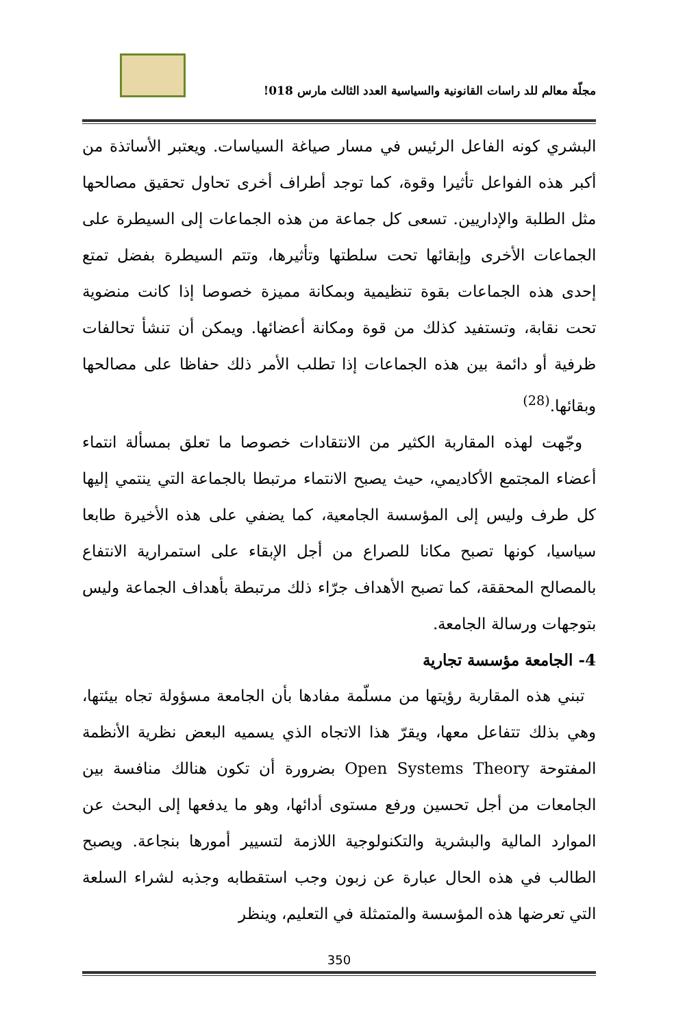مجلّة معالم للد راسات القانونية والسياسية العدد الثالث مارس 018!
البشري كونه الفاعل الرئيس في مسار صياغة السياسات. ويعتبر الأساتذة من أكبر هذه الفواعل تأثيرا وقوة، كما توجد أطراف أخرى تحاول تحقيق مصالحها مثل الطلبة والإداريين. تسعى كل جماعة من هذه الجماعات إلى السيطرة على الجماعات الأخرى وإبقائها تحت سلطتها وتأثيرها، وتتم السيطرة بفضل تمتع إحدى هذه الجماعات بقوة تنظيمية وبمكانة مميزة خصوصا إذا كانت منضوية تحت نقابة، وتستفيد كذلك من قوة ومكانة أعضائها. ويمكن أن تنشأ تحالفات ظرفية أو دائمة بين هذه الجماعات إذا تطلب الأمر ذلك حفاظا على مصالحها وبقائها.<sup>(28)</sup>
وجّهت لهذه المقاربة الكثير من الانتقادات خصوصا ما تعلق بمسألة انتماء أعضاء المجتمع الأكاديمي، حيث يصبح الانتماء مرتبطا بالجماعة التي ينتمي إليها كل طرف وليس إلى المؤسسة الجامعية، كما يضفي على هذه الأخيرة طابعا سياسيا، كونها تصبح مكانا للصراع من أجل الإبقاء على استمرارية الانتفاع بالمصالح المحققة، كما تصبح الأهداف جرّاء ذلك مرتبطة بأهداف الجماعة وليس بتوجهات ورسالة الجامعة.
4- الجامعة مؤسسة تجارية
تبني هذه المقاربة رؤيتها من مسلّمة مفادها بأن الجامعة مسؤولة تجاه بيئتها، وهي بذلك تتفاعل معها، ويقرّ هذا الاتجاه الذي يسميه البعض نظرية الأنظمة المفتوحة Open Systems Theory بضرورة أن تكون هنالك منافسة بين الجامعات من أجل تحسين ورفع مستوى أدائها، وهو ما يدفعها إلى البحث عن الموارد المالية والبشرية والتكنولوجية اللازمة لتسيير أمورها بنجاعة. ويصبح الطالب في هذه الحال عبارة عن زبون وجب استقطابه وجذبه لشراء السلعة التي تعرضها هذه المؤسسة والمتمثلة في التعليم، وينظر
350